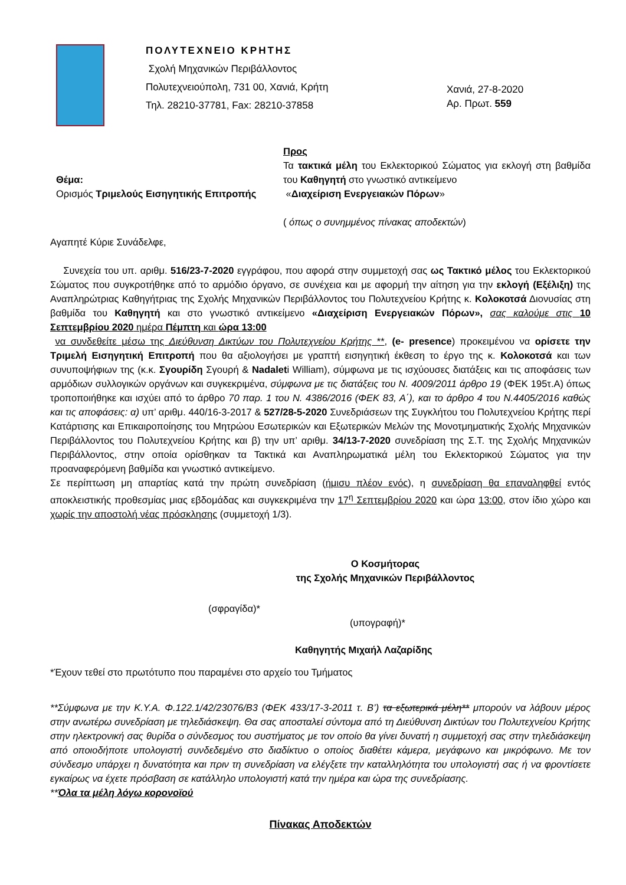ΠΟΛΥΤΕΧΝΕΙΟ ΚΡΗΤΗΣ
Σχολή Μηχανικών Περιβάλλοντος
Πολυτεχνειούπολη, 731 00, Χανιά, Κρήτη
Τηλ. 28210-37781, Fax: 28210-37858
Χανιά, 27-8-2020
Αρ. Πρωτ. 559
Θέμα:
Ορισμός Τριμελούς Εισηγητικής Επιτροπής
Προς
Τα τακτικά μέλη του Εκλεκτορικού Σώματος για εκλογή στη βαθμίδα του Καθηγητή στο γνωστικό αντικείμενο
«Διαχείριση Ενεργειακών Πόρων»
( όπως ο συνημμένος πίνακας αποδεκτών)
Αγαπητέ Κύριε Συνάδελφε,
Συνεχεία του υπ. αριθμ. 516/23-7-2020 εγγράφου, που αφορά στην συμμετοχή σας ως Τακτικό μέλος του Εκλεκτορικού Σώματος που συγκροτήθηκε από το αρμόδιο όργανο, σε συνέχεια και με αφορμή την αίτηση για την εκλογή (Εξέλιξη) της Αναπληρώτριας Καθηγήτριας της Σχολής Μηχανικών Περιβάλλοντος του Πολυτεχνείου Κρήτης κ. Κολοκοτσά Διονυσίας στη βαθμίδα του Καθηγητή και στο γνωστικό αντικείμενο «Διαχείριση Ενεργειακών Πόρων», σας καλούμε στις 10 Σεπτεμβρίου 2020 ημέρα Πέμπτη και ώρα 13:00
να συνδεθείτε μέσω της Διεύθυνση Δικτύων του Πολυτεχνείου Κρήτης **, (e- presence) προκειμένου να ορίσετε την Τριμελή Εισηγητική Επιτροπή που θα αξιολογήσει με γραπτή εισηγητική έκθεση το έργο της κ. Κολοκοτσά και των συνυποψήφιων της (κ.κ. Σγουρίδη Σγουρή & Nadaleti William), σύμφωνα με τις ισχύουσες διατάξεις και τις αποφάσεις των αρμόδιων συλλογικών οργάνων και συγκεκριμένα, σύμφωνα με τις διατάξεις του Ν. 4009/2011 άρθρο 19 (ΦΕΚ 195τ.Α) όπως τροποποιήθηκε και ισχύει από το άρθρο 70 παρ. 1 του Ν. 4386/2016 (ΦΕΚ 83, Α΄), και το άρθρο 4 του Ν.4405/2016 καθώς και τις αποφάσεις: α) υπ’ αριθμ. 440/16-3-2017 & 527/28-5-2020 Συνεδριάσεων της Συγκλήτου του Πολυτεχνείου Κρήτης περί Κατάρτισης και Επικαιροποίησης του Μητρώου Εσωτερικών και Εξωτερικών Μελών της Μονοτμηματικής Σχολής Μηχανικών Περιβάλλοντος του Πολυτεχνείου Κρήτης και β) την υπ’ αριθμ. 34/13-7-2020 συνεδρίαση της Σ.Τ. της Σχολής Μηχανικών Περιβάλλοντος, στην οποία ορίσθηκαν τα Τακτικά και Αναπληρωματικά μέλη του Εκλεκτορικού Σώματος για την προαναφερόμενη βαθμίδα και γνωστικό αντικείμενο.
Σε περίπτωση μη απαρτίας κατά την πρώτη συνεδρίαση (ήμισυ πλέον ενός), η συνεδρίαση θα επαναληφθεί εντός αποκλειστικής προθεσμίας μιας εβδομάδας και συγκεκριμένα την 17<sup>η</sup> Σεπτεμβρίου 2020 και ώρα 13:00, στον ίδιο χώρο και χωρίς την αποστολή νέας πρόσκλησης (συμμετοχή 1/3).
Ο Κοσμήτορας
της Σχολής Μηχανικών Περιβάλλοντος
(σφραγίδα)*
(υπογραφή)*
Καθηγητής Μιχαήλ Λαζαρίδης
*Έχουν τεθεί στο πρωτότυπο που παραμένει στο αρχείο του Τμήματος
**Σύμφωνα με την Κ.Υ.Α. Φ.122.1/42/23076/Β3 (ΦΕΚ 433/17-3-2011 τ. Β’) τα εξωτερικά μέλη** μπορούν να λάβουν μέρος στην ανωτέρω συνεδρίαση με τηλεδιάσκεψη. Θα σας αποσταλεί σύντομα από τη Διεύθυνση Δικτύων του Πολυτεχνείου Κρήτης στην ηλεκτρονική σας θυρίδα ο σύνδεσμος του συστήματος με τον οποίο θα γίνει δυνατή η συμμετοχή σας στην τηλεδιάσκεψη από οποιοδήποτε υπολογιστή συνδεδεμένο στο διαδίκτυο ο οποίος διαθέτει κάμερα, μεγάφωνο και μικρόφωνο. Με τον σύνδεσμο υπάρχει η δυνατότητα και πριν τη συνεδρίαση να ελέγξετε την καταλληλότητα του υπολογιστή σας ή να φροντίσετε εγκαίρως να έχετε πρόσβαση σε κατάλληλο υπολογιστή κατά την ημέρα και ώρα της συνεδρίασης.
**Όλα τα μέλη λόγω κορονοϊού
Πίνακας Αποδεκτών